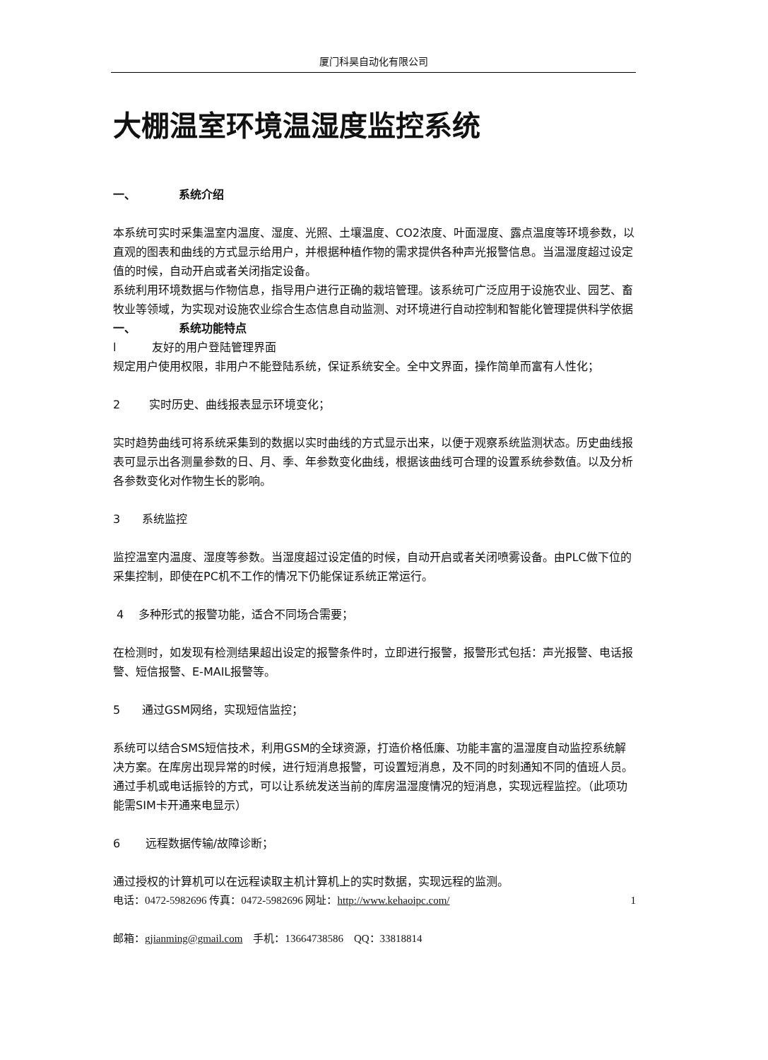厦门科昊自动化有限公司
大棚温室环境温湿度监控系统
一、 系统介绍
本系统可实时采集温室内温度、湿度、光照、土壤温度、CO2浓度、叶面湿度、露点温度等环境参数，以直观的图表和曲线的方式显示给用户，并根据种植作物的需求提供各种声光报警信息。当温湿度超过设定值的时候，自动开启或者关闭指定设备。
系统利用环境数据与作物信息，指导用户进行正确的栽培管理。该系统可广泛应用于设施农业、园艺、畜牧业等领域，为实现对设施农业综合生态信息自动监测、对环境进行自动控制和智能化管理提供科学依据
一、 系统功能特点
l 友好的用户登陆管理界面
规定用户使用权限，非用户不能登陆系统，保证系统安全。全中文界面，操作简单而富有人性化；
2 实时历史、曲线报表显示环境变化；
实时趋势曲线可将系统采集到的数据以实时曲线的方式显示出来，以便于观察系统监测状态。历史曲线报表可显示出各测量参数的日、月、季、年参数变化曲线，根据该曲线可合理的设置系统参数值。以及分析各参数变化对作物生长的影响。
3 系统监控
监控温室内温度、湿度等参数。当湿度超过设定值的时候，自动开启或者关闭喷雾设备。由PLC做下位的采集控制，即使在PC机不工作的情况下仍能保证系统正常运行。
4 多种形式的报警功能，适合不同场合需要；
在检测时，如发现有检测结果超出设定的报警条件时，立即进行报警，报警形式包括：声光报警、电话报警、短信报警、E-MAIL报警等。
5 通过GSM网络，实现短信监控；
系统可以结合SMS短信技术，利用GSM的全球资源，打造价格低廉、功能丰富的温湿度自动监控系统解决方案。在库房出现异常的时候，进行短消息报警，可设置短消息，及不同的时刻通知不同的值班人员。通过手机或电话振铃的方式，可以让系统发送当前的库房温湿度情况的短消息，实现远程监控。（此项功能需SIM卡开通来电显示）
6 远程数据传输/故障诊断；
通过授权的计算机可以在远程读取主机计算机上的实时数据，实现远程的监测。
电话：0472-5982696 传真：0472-5982696 网址：http://www.kehaoipc.com/ 1
邮箱：gjianming@gmail.com 手机：13664738586 QQ：33818814